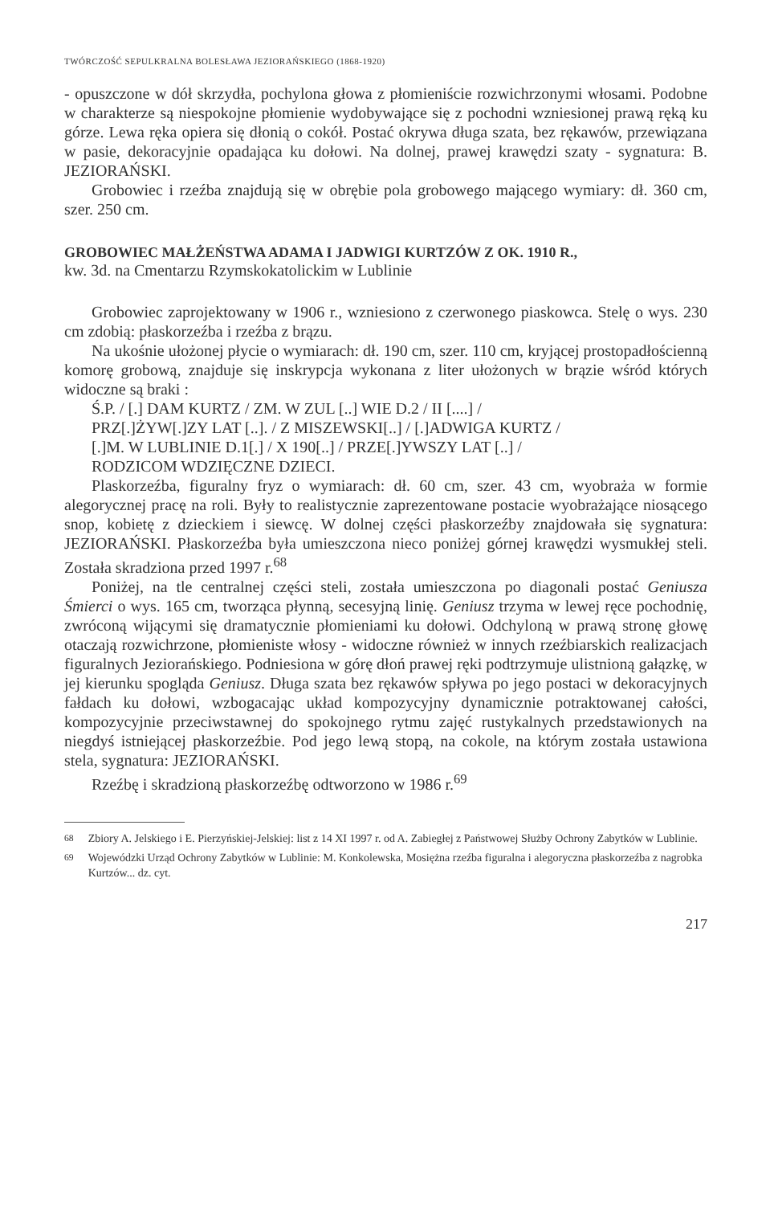TWÓRCZOŚĆ SEPULKRALNA BOLESŁAWA JEZIORAŃSKIEGO (1868-1920)
- opuszczone w dół skrzydła, pochylona głowa z płomieniście rozwichrzonymi włosami. Podobne w charakterze są niespokojne płomienie wydobywające się z pochodni wzniesionej prawą ręką ku górze. Lewa ręka opiera się dłonią o cokół. Postać okrywa długa szata, bez rękawów, przewiązana w pasie, dekoracyjnie opadająca ku dołowi. Na dolnej, prawej krawędzi szaty - sygnatura: B. JEZIORAŃSKI.
Grobowiec i rzeźba znajdują się w obrębie pola grobowego mającego wymiary: dł. 360 cm, szer. 250 cm.
GROBOWIEC MAŁŻEŃSTWA ADAMA I JADWIGI KURTZÓW Z OK. 1910 R.,
kw. 3d. na Cmentarzu Rzymskokatolickim w Lublinie
Grobowiec zaprojektowany w 1906 r., wzniesiono z czerwonego piaskowca. Stelę o wys. 230 cm zdobią: płaskorzeźba i rzeźba z brązu.
Na ukośnie ułożonej płycie o wymiarach: dł. 190 cm, szer. 110 cm, kryjącej prostopadłościenną komorę grobową, znajduje się inskrypcja wykonana z liter ułożonych w brązie wśród których widoczne są braki :
Ś.P. / [.] DAM KURTZ / ZM. W ZUL [..] WIE D.2 / II [....] /
PRZ[.]ŻYW[.]ZY LAT [..]. / Z MISZEWSKI[..] / [.]ADWIGA KURTZ /
[.]M. W LUBLINIE D.1[.] / X 190[..] / PRZE[.]YWSZY LAT [..] /
RODZICOM WDZIĘCZNE DZIECI.
Plaskorzeźba, figuralny fryz o wymiarach: dł. 60 cm, szer. 43 cm, wyobraża w formie alegorycznej pracę na roli. Były to realistycznie zaprezentowane postacie wyobrażające niosącego snop, kobietę z dzieckiem i siewcę. W dolnej części płaskorzeźby znajdowała się sygnatura: JEZIORAŃSKI. Płaskorzeźba była umieszczona nieco poniżej górnej krawędzi wysmukłej steli. Została skradziona przed 1997 r.<sup>68</sup>
Poniżej, na tle centralnej części steli, została umieszczona po diagonali postać Geniusza Śmierci o wys. 165 cm, tworząca płynną, secesyjną linię. Geniusz trzyma w lewej ręce pochodnię, zwróconą wijącymi się dramatycznie płomieniami ku dołowi. Odchyloną w prawą stronę głowę otaczają rozwichrzone, płomieniste włosy - widoczne również w innych rzeźbiarskich realizacjach figuralnych Jeziorańskiego. Podniesiona w górę dłoń prawej ręki podtrzymuje ulistnioną gałązkę, w jej kierunku spogląda Geniusz. Długa szata bez rękawów spływa po jego postaci w dekoracyjnych fałdach ku dołowi, wzbogacając układ kompozycyjny dynamicznie potraktowanej całości, kompozycyjnie przeciwstawnej do spokojnego rytmu zajęć rustykalnych przedstawionych na niegdyś istniejącej płaskorzeźbie. Pod jego lewą stopą, na cokole, na którym została ustawiona stela, sygnatura: JEZIORAŃSKI.
Rzeźbę i skradzioną płaskorzeźbę odtworzono w 1986 r.<sup>69</sup>
<sup>68</sup> Zbiory A. Jelskiego i E. Pierzyńskiej-Jelskiej: list z 14 XI 1997 r. od A. Zabiegłej z Państwowej Służby Ochrony Zabytków w Lublinie.
<sup>69</sup> Wojewódzki Urząd Ochrony Zabytków w Lublinie: M. Konkolewska, Mosiężna rzeźba figuralna i alegoryczna płaskorzeźba z nagrobka Kurtzów... dz. cyt.
217